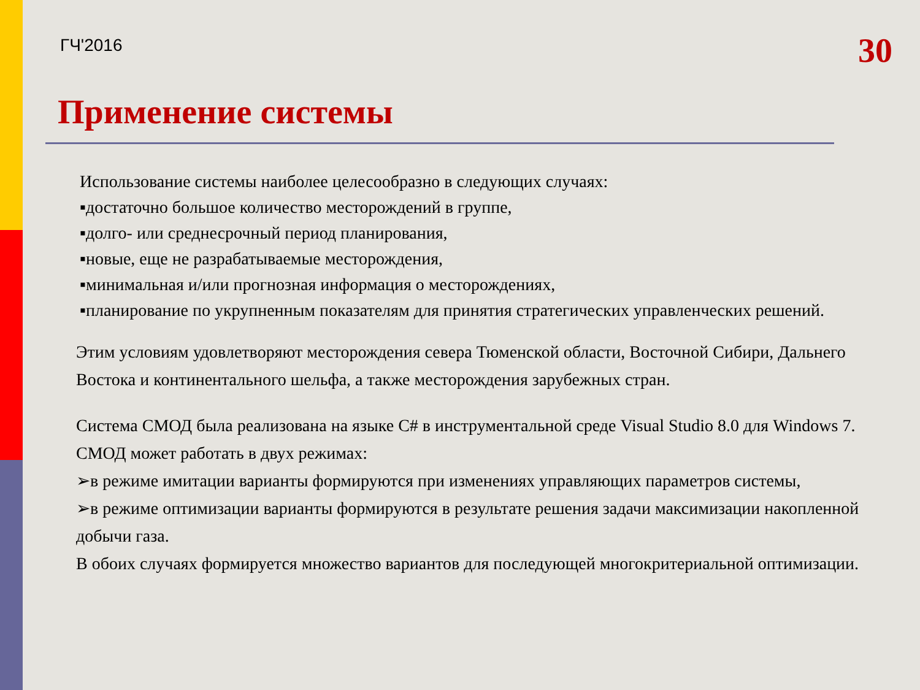ГЧ'2016 30
Применение системы
Использование системы наиболее целесообразно в следующих случаях:
▪достаточно большое количество месторождений в группе,
▪долго- или среднесрочный период планирования,
▪новые, еще не разрабатываемые месторождения,
▪минимальная и/или прогнозная информация о месторождениях,
▪планирование по укрупненным показателям для принятия стратегических управленческих решений.
Этим условиям удовлетворяют месторождения севера Тюменской области, Восточной Сибири, Дальнего Востока и континентального шельфа, а также месторождения зарубежных стран.
Система СМОД была реализована на языке C# в инструментальной среде Visual Studio 8.0 для Windows 7.
СМОД может работать в двух режимах:
➢в режиме имитации варианты формируются при изменениях управляющих параметров системы,
➢в режиме оптимизации варианты формируются в результате решения задачи максимизации накопленной добычи газа.
В обоих случаях формируется множество вариантов для последующей многокритериальной оптимизации.